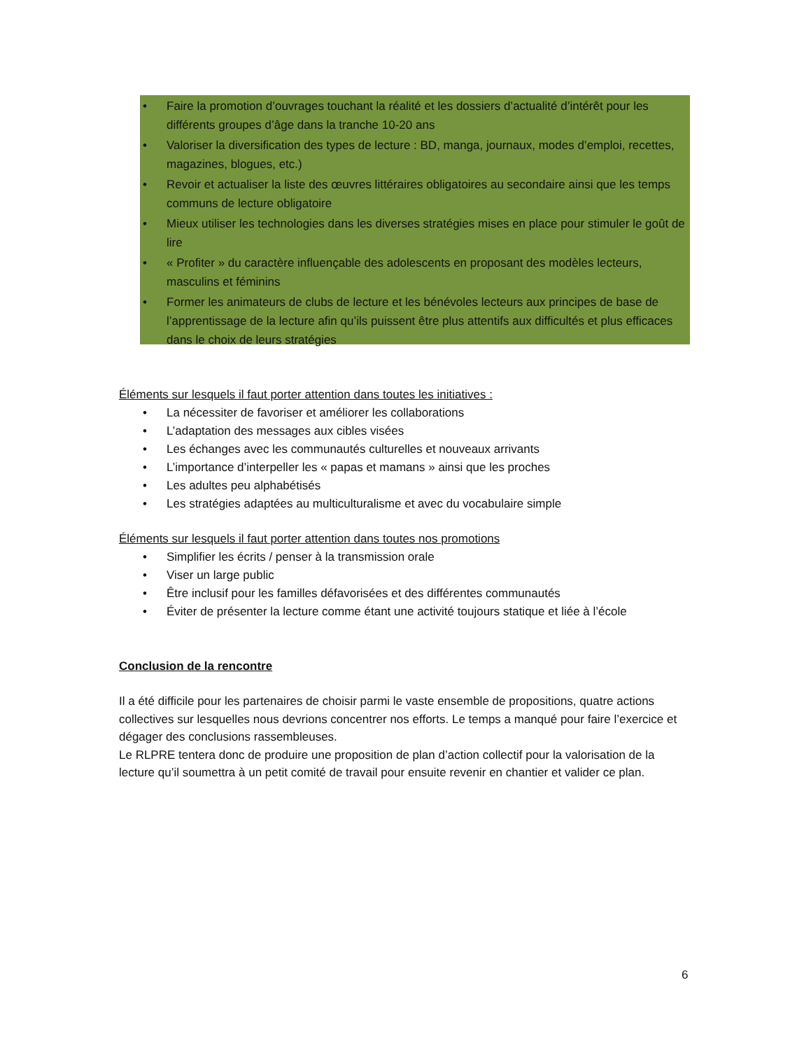• Faire la promotion d’ouvrages touchant la réalité et les dossiers d’actualité d’intérêt pour les différents groupes d’âge dans la tranche 10-20 ans
• Valoriser la diversification des types de lecture : BD, manga, journaux, modes d’emploi, recettes, magazines, blogues, etc.)
• Revoir et actualiser la liste des œuvres littéraires obligatoires au secondaire ainsi que les temps communs de lecture obligatoire
• Mieux utiliser les technologies dans les diverses stratégies mises en place pour stimuler le goût de lire
• « Profiter » du caractère influençable des adolescents en proposant des modèles lecteurs, masculins et féminins
• Former les animateurs de clubs de lecture et les bénévoles lecteurs aux principes de base de l’apprentissage de la lecture afin qu’ils puissent être plus attentifs aux difficultés et plus efficaces dans le choix de leurs stratégies
Éléments sur lesquels il faut porter attention dans toutes les initiatives :
• La nécessiter de favoriser et améliorer les collaborations
• L’adaptation des messages aux cibles visées
• Les échanges avec les communautés culturelles et nouveaux arrivants
• L’importance d’interpeller les « papas et mamans » ainsi que les proches
• Les adultes peu alphabétisés
• Les stratégies adaptées au multiculturalisme et avec du vocabulaire simple
Éléments sur lesquels il faut porter attention dans toutes nos promotions
• Simplifier les écrits / penser à la transmission orale
• Viser un large public
• Être inclusif pour les familles défavorisées et des différentes communautés
• Éviter de présenter la lecture comme étant une activité toujours statique et liée à l’école
Conclusion de la rencontre
Il a été difficile pour les partenaires de choisir parmi le vaste ensemble de propositions, quatre actions collectives sur lesquelles nous devrions concentrer nos efforts. Le temps a manqué pour faire l’exercice et dégager des conclusions rassembleuses.
Le RLPRE tentera donc de produire une proposition de plan d’action collectif pour la valorisation de la lecture qu’il soumettra à un petit comité de travail pour ensuite revenir en chantier et valider ce plan.
6